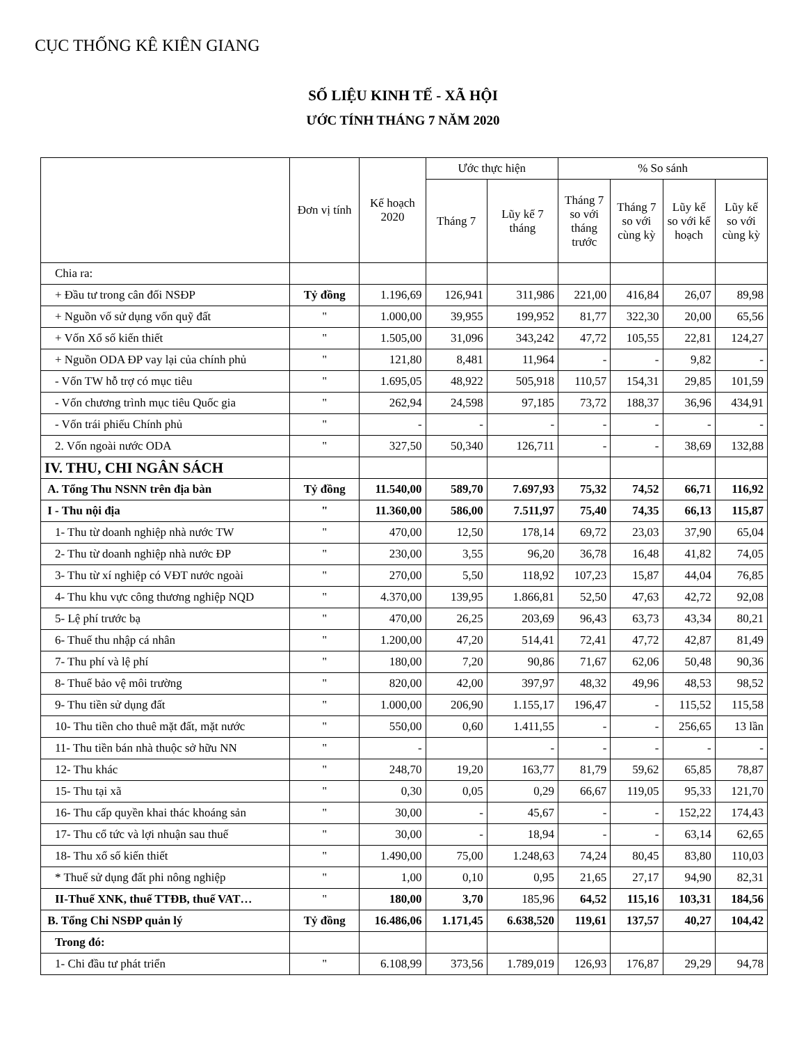CỤC THỐNG KÊ KIÊN GIANG
SỐ LIỆU KINH TẾ - XÃ HỘI
ƯỚC TÍNH THÁNG 7 NĂM 2020
| | Đơn vị tính | Kế hoạch 2020 | Ước thực hiện | | % So sánh | | | |
| --- | --- | --- | --- | --- | --- | --- | --- | --- |
| | | | Tháng 7 | Lũy kế 7 tháng | Tháng 7 so với tháng trước | Tháng 7 so với cùng kỳ | Lũy kế so với kế hoạch | Lũy kế so với cùng kỳ |
| Chia ra: | | | | | | | | |
| + Đầu tư trong cân đối NSĐP | Tỷ đồng | 1.196,69 | 126,941 | 311,986 | 221,00 | 416,84 | 26,07 | 89,98 |
| + Nguồn vố sử dụng vốn quỹ đất | " | 1.000,00 | 39,955 | 199,952 | 81,77 | 322,30 | 20,00 | 65,56 |
| + Vốn Xổ số kiến thiết | " | 1.505,00 | 31,096 | 343,242 | 47,72 | 105,55 | 22,81 | 124,27 |
| + Nguồn ODA ĐP vay lại của chính phủ | " | 121,80 | 8,481 | 11,964 | - | - | 9,82 | - |
| - Vốn TW hỗ trợ có mục tiêu | " | 1.695,05 | 48,922 | 505,918 | 110,57 | 154,31 | 29,85 | 101,59 |
| - Vốn chương trình mục tiêu Quốc gia | " | 262,94 | 24,598 | 97,185 | 73,72 | 188,37 | 36,96 | 434,91 |
| - Vốn trái phiếu Chính phủ | " | - | - | - | - | - | - | - |
| 2. Vốn ngoài nước ODA | " | 327,50 | 50,340 | 126,711 | - | - | 38,69 | 132,88 |
| IV. THU, CHI NGÂN SÁCH | | | | | | | | |
| A. Tổng Thu NSNN trên địa bàn | Tỷ đồng | 11.540,00 | 589,70 | 7.697,93 | 75,32 | 74,52 | 66,71 | 116,92 |
| I - Thu nội địa | " | 11.360,00 | 586,00 | 7.511,97 | 75,40 | 74,35 | 66,13 | 115,87 |
| 1- Thu từ doanh nghiệp nhà nước TW | " | 470,00 | 12,50 | 178,14 | 69,72 | 23,03 | 37,90 | 65,04 |
| 2- Thu từ doanh nghiệp nhà nước ĐP | " | 230,00 | 3,55 | 96,20 | 36,78 | 16,48 | 41,82 | 74,05 |
| 3- Thu từ xí nghiệp có VĐT nước ngoài | " | 270,00 | 5,50 | 118,92 | 107,23 | 15,87 | 44,04 | 76,85 |
| 4- Thu khu vực công thương nghiệp NQD | " | 4.370,00 | 139,95 | 1.866,81 | 52,50 | 47,63 | 42,72 | 92,08 |
| 5- Lệ phí trước bạ | " | 470,00 | 26,25 | 203,69 | 96,43 | 63,73 | 43,34 | 80,21 |
| 6- Thuế thu nhập cá nhân | " | 1.200,00 | 47,20 | 514,41 | 72,41 | 47,72 | 42,87 | 81,49 |
| 7- Thu phí và lệ phí | " | 180,00 | 7,20 | 90,86 | 71,67 | 62,06 | 50,48 | 90,36 |
| 8- Thuế bảo vệ môi trường | " | 820,00 | 42,00 | 397,97 | 48,32 | 49,96 | 48,53 | 98,52 |
| 9- Thu tiền sử dụng đất | " | 1.000,00 | 206,90 | 1.155,17 | 196,47 | - | 115,52 | 115,58 |
| 10- Thu tiền cho thuê mặt đất, mặt nước | " | 550,00 | 0,60 | 1.411,55 | - | - | 256,65 | 13 lần |
| 11- Thu tiền bán nhà thuộc sở hữu NN | " | - | | - | - | - | - | - |
| 12- Thu khác | " | 248,70 | 19,20 | 163,77 | 81,79 | 59,62 | 65,85 | 78,87 |
| 15- Thu tại xã | " | 0,30 | 0,05 | 0,29 | 66,67 | 119,05 | 95,33 | 121,70 |
| 16- Thu cấp quyền khai thác khoáng sản | " | 30,00 | - | 45,67 | - | - | 152,22 | 174,43 |
| 17- Thu cổ tức và lợi nhuận sau thuế | " | 30,00 | - | 18,94 | - | - | 63,14 | 62,65 |
| 18- Thu xổ số kiến thiết | " | 1.490,00 | 75,00 | 1.248,63 | 74,24 | 80,45 | 83,80 | 110,03 |
| * Thuế sử dụng đất phi nông nghiệp | " | 1,00 | 0,10 | 0,95 | 21,65 | 27,17 | 94,90 | 82,31 |
| II-Thuế XNK, thuế TTĐB, thuế VAT… | " | 180,00 | 3,70 | 185,96 | 64,52 | 115,16 | 103,31 | 184,56 |
| B. Tổng Chi NSĐP quản lý | Tỷ đồng | 16.486,06 | 1.171,45 | 6.638,520 | 119,61 | 137,57 | 40,27 | 104,42 |
| Trong đó: | | | | | | | | |
| 1- Chi đầu tư phát triển | " | 6.108,99 | 373,56 | 1.789,019 | 126,93 | 176,87 | 29,29 | 94,78 |